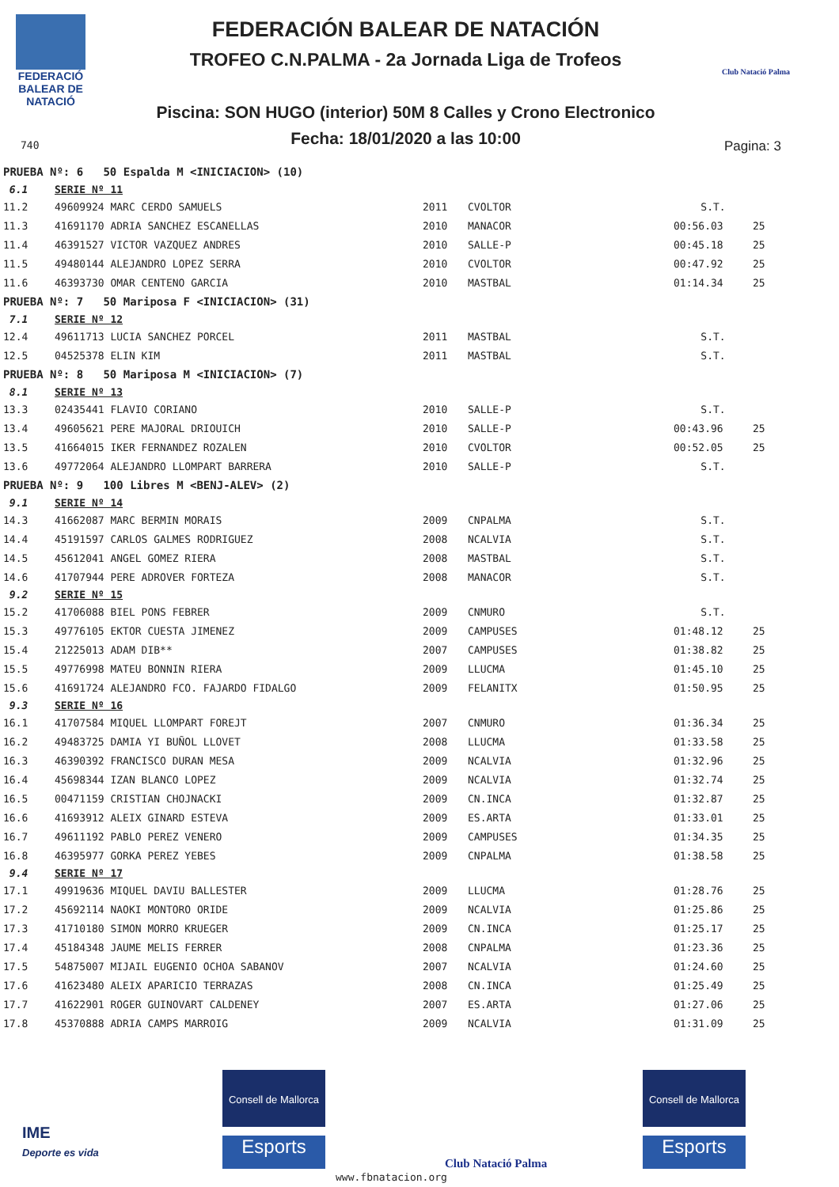FEDERACIÓ
BALEAR DE
NATACIÓ
740
FEDERACIÓN BALEAR DE NATACIÓN
TROFEO C.N.PALMA - 2a Jornada Liga de Trofeos
Piscina: SON HUGO (interior) 50M 8 Calles y Crono Electronico
Fecha: 18/01/2020 a las 10:00
Club Natació Palma
Pagina: 3
| PRUEBA Nº: 6 50 Espalda M <INICIACION> (10) | | | | | |
| 6.1 | SERIE Nº 11 | | | | |
| 11.2 | 49609924 MARC CERDO SAMUELS | 2011 | CVOLTOR | S.T. | |
| 11.3 | 41691170 ADRIA SANCHEZ ESCANELLAS | 2010 | MANACOR | 00:56.03 | 25 |
| 11.4 | 46391527 VICTOR VAZQUEZ ANDRES | 2010 | SALLE-P | 00:45.18 | 25 |
| 11.5 | 49480144 ALEJANDRO LOPEZ SERRA | 2010 | CVOLTOR | 00:47.92 | 25 |
| 11.6 | 46393730 OMAR CENTENO GARCIA | 2010 | MASTBAL | 01:14.34 | 25 |
| PRUEBA Nº: 7 50 Mariposa F <INICIACION> (31) | | | | | |
| 7.1 | SERIE Nº 12 | | | | |
| 12.4 | 49611713 LUCIA SANCHEZ PORCEL | 2011 | MASTBAL | S.T. | |
| 12.5 | 04525378 ELIN KIM | 2011 | MASTBAL | S.T. | |
| PRUEBA Nº: 8 50 Mariposa M <INICIACION> (7) | | | | | |
| 8.1 | SERIE Nº 13 | | | | |
| 13.3 | 02435441 FLAVIO CORIANO | 2010 | SALLE-P | S.T. | |
| 13.4 | 49605621 PERE MAJORAL DRIOUICH | 2010 | SALLE-P | 00:43.96 | 25 |
| 13.5 | 41664015 IKER FERNANDEZ ROZALEN | 2010 | CVOLTOR | 00:52.05 | 25 |
| 13.6 | 49772064 ALEJANDRO LLOMPART BARRERA | 2010 | SALLE-P | S.T. | |
| PRUEBA Nº: 9 100 Libres M <BENJ-ALEV> (2) | | | | | |
| 9.1 | SERIE Nº 14 | | | | |
| 14.3 | 41662087 MARC BERMIN MORAIS | 2009 | CNPALMA | S.T. | |
| 14.4 | 45191597 CARLOS GALMES RODRIGUEZ | 2008 | NCALVIA | S.T. | |
| 14.5 | 45612041 ANGEL GOMEZ RIERA | 2008 | MASTBAL | S.T. | |
| 14.6 | 41707944 PERE ADROVER FORTEZA | 2008 | MANACOR | S.T. | |
| 9.2 | SERIE Nº 15 | | | | |
| 15.2 | 41706088 BIEL PONS FEBRER | 2009 | CNMURO | S.T. | |
| 15.3 | 49776105 EKTOR CUESTA JIMENEZ | 2009 | CAMPUSES | 01:48.12 | 25 |
| 15.4 | 21225013 ADAM DIB** | 2007 | CAMPUSES | 01:38.82 | 25 |
| 15.5 | 49776998 MATEU BONNIN RIERA | 2009 | LLUCMA | 01:45.10 | 25 |
| 15.6 | 41691724 ALEJANDRO FCO. FAJARDO FIDALGO | 2009 | FELANITX | 01:50.95 | 25 |
| 9.3 | SERIE Nº 16 | | | | |
| 16.1 | 41707584 MIQUEL LLOMPART FOREJT | 2007 | CNMURO | 01:36.34 | 25 |
| 16.2 | 49483725 DAMIA YI BUÑOL LLOVET | 2008 | LLUCMA | 01:33.58 | 25 |
| 16.3 | 46390392 FRANCISCO DURAN MESA | 2009 | NCALVIA | 01:32.96 | 25 |
| 16.4 | 45698344 IZAN BLANCO LOPEZ | 2009 | NCALVIA | 01:32.74 | 25 |
| 16.5 | 00471159 CRISTIAN CHOJNACKI | 2009 | CN.INCA | 01:32.87 | 25 |
| 16.6 | 41693912 ALEIX GINARD ESTEVA | 2009 | ES.ARTA | 01:33.01 | 25 |
| 16.7 | 49611192 PABLO PEREZ VENERO | 2009 | CAMPUSES | 01:34.35 | 25 |
| 16.8 | 46395977 GORKA PEREZ YEBES | 2009 | CNPALMA | 01:38.58 | 25 |
| 9.4 | SERIE Nº 17 | | | | |
| 17.1 | 49919636 MIQUEL DAVIU BALLESTER | 2009 | LLUCMA | 01:28.76 | 25 |
| 17.2 | 45692114 NAOKI MONTORO ORIDE | 2009 | NCALVIA | 01:25.86 | 25 |
| 17.3 | 41710180 SIMON MORRO KRUEGER | 2009 | CN.INCA | 01:25.17 | 25 |
| 17.4 | 45184348 JAUME MELIS FERRER | 2008 | CNPALMA | 01:23.36 | 25 |
| 17.5 | 54875007 MIJAIL EUGENIO OCHOA SABANOV | 2007 | NCALVIA | 01:24.60 | 25 |
| 17.6 | 41623480 ALEIX APARICIO TERRAZAS | 2008 | CN.INCA | 01:25.49 | 25 |
| 17.7 | 41622901 ROGER GUINOVART CALDENEY | 2007 | ES.ARTA | 01:27.06 | 25 |
| 17.8 | 45370888 ADRIA CAMPS MARROIG | 2009 | NCALVIA | 01:31.09 | 25 |
IME
Deporte es vida
Consell de Mallorca
Esports
Club Natació Palma
Consell de Mallorca
Esports
www.fbnatacion.org